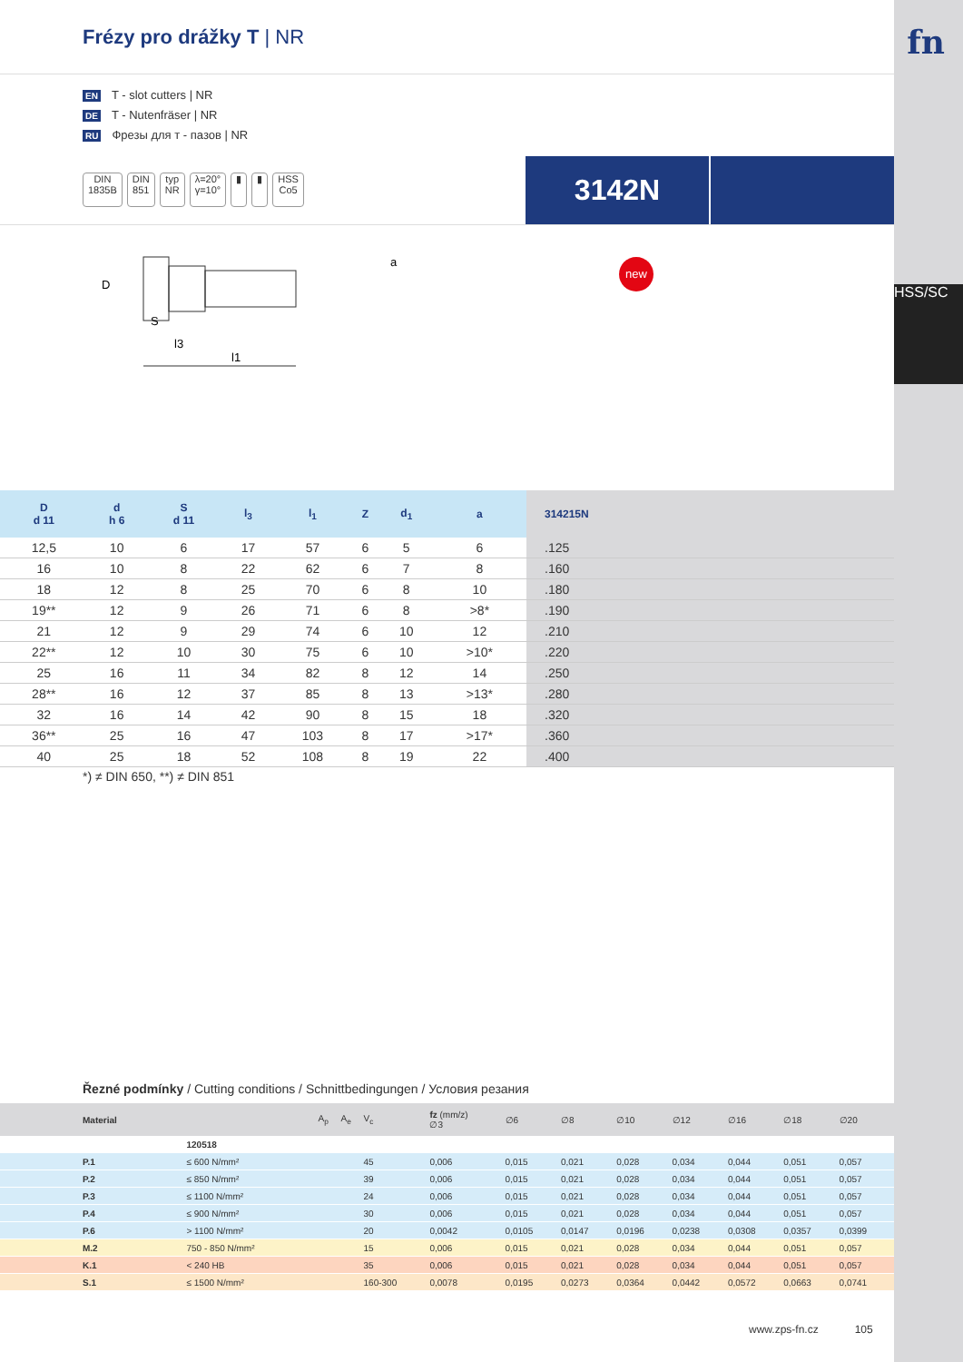fn
HSS/SC
Frézy pro drážky T | NR
EN T - slot cutters | NR
DE T - Nutenfräser | NR
RU Фрезы для т - пазов | NR
DIN
1835B
DIN
851
typ
NR
λ=20°
γ=10°
▮ ▮ HSS
Co5
3142N
D
S
l3
l1
a
new
| D d 11 | d h 6 | S d 11 | l<sub>3</sub> | l<sub>1</sub> | Z | d<sub>1</sub> | a | 314215N |
| --- | --- | --- | --- | --- | --- | --- | --- | --- |
| 12,5 | 10 | 6 | 17 | 57 | 6 | 5 | 6 | .125 |
| 16 | 10 | 8 | 22 | 62 | 6 | 7 | 8 | .160 |
| 18 | 12 | 8 | 25 | 70 | 6 | 8 | 10 | .180 |
| 19** | 12 | 9 | 26 | 71 | 6 | 8 | >8* | .190 |
| 21 | 12 | 9 | 29 | 74 | 6 | 10 | 12 | .210 |
| 22** | 12 | 10 | 30 | 75 | 6 | 10 | >10* | .220 |
| 25 | 16 | 11 | 34 | 82 | 8 | 12 | 14 | .250 |
| 28** | 16 | 12 | 37 | 85 | 8 | 13 | >13* | .280 |
| 32 | 16 | 14 | 42 | 90 | 8 | 15 | 18 | .320 |
| 36** | 25 | 16 | 47 | 103 | 8 | 17 | >17* | .360 |
| 40 | 25 | 18 | 52 | 108 | 8 | 19 | 22 | .400 |
*) ≠ DIN 650, **) ≠ DIN 851
Řezné podmínky / Cutting conditions / Schnittbedingungen / Условия резания
| Material | | A<sub>p</sub> | A<sub>e</sub> | V<sub>c</sub> | fz (mm/z) ∅3 | ∅6 | ∅8 | ∅10 | ∅12 | ∅16 | ∅18 | ∅20 |
| --- | --- | --- | --- | --- | --- | --- | --- | --- | --- | --- | --- | --- |
| | 120518 | | | | | | | | | | | |
| P.1 | ≤ 600 N/mm² | | | 45 | 0,006 | 0,015 | 0,021 | 0,028 | 0,034 | 0,044 | 0,051 | 0,057 |
| P.2 | ≤ 850 N/mm² | | | 39 | 0,006 | 0,015 | 0,021 | 0,028 | 0,034 | 0,044 | 0,051 | 0,057 |
| P.3 | ≤ 1100 N/mm² | | | 24 | 0,006 | 0,015 | 0,021 | 0,028 | 0,034 | 0,044 | 0,051 | 0,057 |
| P.4 | ≤ 900 N/mm² | | | 30 | 0,006 | 0,015 | 0,021 | 0,028 | 0,034 | 0,044 | 0,051 | 0,057 |
| P.6 | > 1100 N/mm² | | | 20 | 0,0042 | 0,0105 | 0,0147 | 0,0196 | 0,0238 | 0,0308 | 0,0357 | 0,0399 |
| M.2 | 750 - 850 N/mm² | | | 15 | 0,006 | 0,015 | 0,021 | 0,028 | 0,034 | 0,044 | 0,051 | 0,057 |
| K.1 | < 240 HB | | | 35 | 0,006 | 0,015 | 0,021 | 0,028 | 0,034 | 0,044 | 0,051 | 0,057 |
| S.1 | ≤ 1500 N/mm² | | | 160-300 | 0,0078 | 0,0195 | 0,0273 | 0,0364 | 0,0442 | 0,0572 | 0,0663 | 0,0741 |
www.zps-fn.cz 105